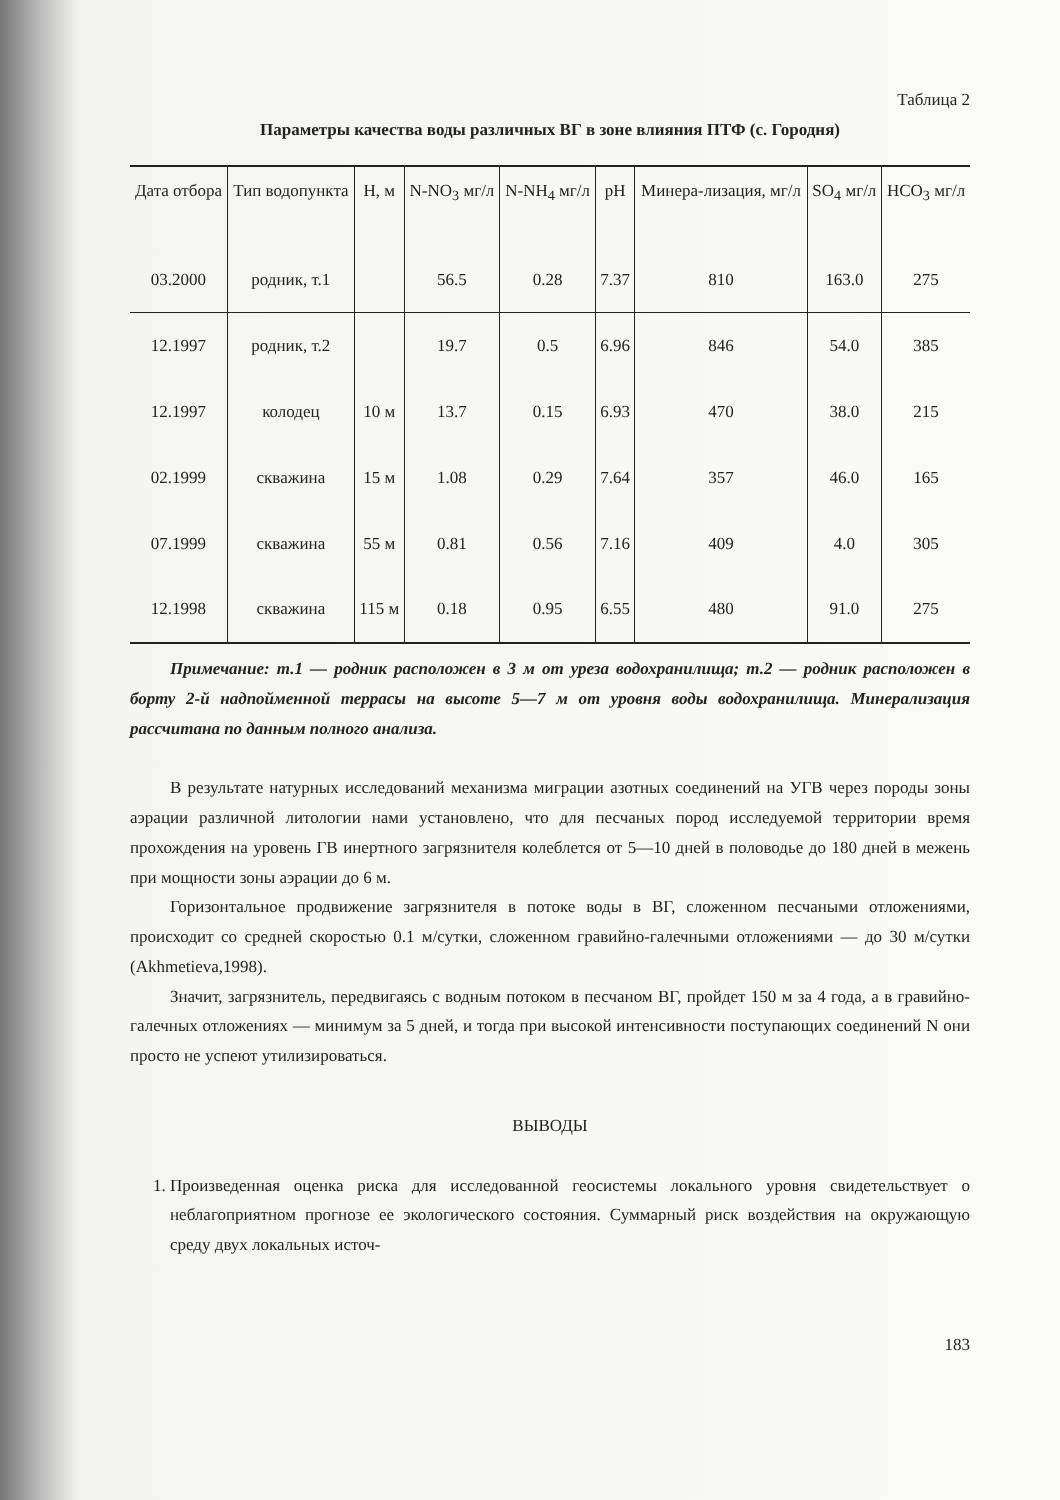Таблица 2
Параметры качества воды различных ВГ в зоне влияния ПТФ (с. Городня)
| Дата отбора | Тип водопункта | Н, м | N-NO<sub>3</sub> мг/л | N-NH<sub>4</sub> мг/л | pH | Минера-лизация, мг/л | SO<sub>4</sub> мг/л | HCO<sub>3</sub> мг/л |
| --- | --- | --- | --- | --- | --- | --- | --- | --- |
| 03.2000 | родник, т.1 | | 56.5 | 0.28 | 7.37 | 810 | 163.0 | 275 |
| 12.1997 | родник, т.2 | | 19.7 | 0.5 | 6.96 | 846 | 54.0 | 385 |
| 12.1997 | колодец | 10 м | 13.7 | 0.15 | 6.93 | 470 | 38.0 | 215 |
| 02.1999 | скважина | 15 м | 1.08 | 0.29 | 7.64 | 357 | 46.0 | 165 |
| 07.1999 | скважина | 55 м | 0.81 | 0.56 | 7.16 | 409 | 4.0 | 305 |
| 12.1998 | скважина | 115 м | 0.18 | 0.95 | 6.55 | 480 | 91.0 | 275 |
Примечание: т.1 — родник расположен в 3 м от уреза водохранилища; т.2 — родник расположен в борту 2-й надпойменной террасы на высоте 5—7 м от уровня воды водохранилища. Минерализация рассчитана по данным полного анализа.
В результате натурных исследований механизма миграции азотных соединений на УГВ через породы зоны аэрации различной литологии нами установлено, что для песчаных пород исследуемой территории время прохождения на уровень ГВ инертного загрязнителя колеблется от 5—10 дней в половодье до 180 дней в межень при мощности зоны аэрации до 6 м.
Горизонтальное продвижение загрязнителя в потоке воды в ВГ, сложенном песчаными отложениями, происходит со средней скоростью 0.1 м/сутки, сложенном гравийно-галечными отложениями — до 30 м/сутки (Akhmetieva,1998).
Значит, загрязнитель, передвигаясь с водным потоком в песчаном ВГ, пройдет 150 м за 4 года, а в гравийно-галечных отложениях — минимум за 5 дней, и тогда при высокой интенсивности поступающих соединений N они просто не успеют утилизироваться.
ВЫВОДЫ
1. Произведенная оценка риска для исследованной геосистемы локального уровня свидетельствует о неблагоприятном прогнозе ее экологического состояния. Суммарный риск воздействия на окружающую среду двух локальных источ-
183